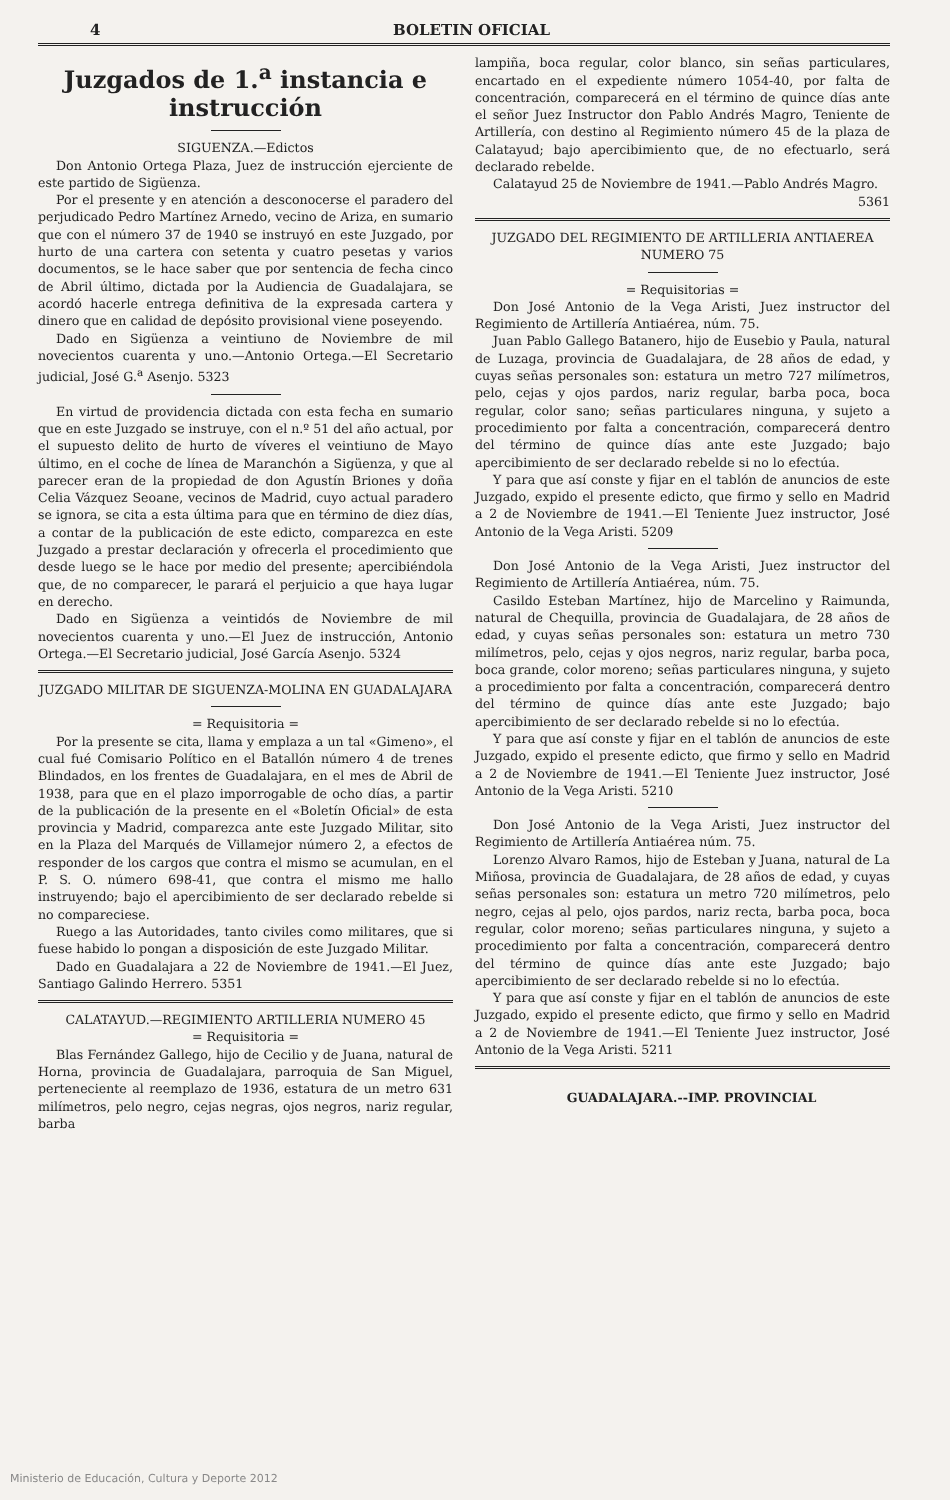4 BOLETIN OFICIAL
Juzgados de 1.<sup>a</sup> instancia e instrucción
SIGUENZA.—Edictos
Don Antonio Ortega Plaza, Juez de instrucción ejerciente de este partido de Sigüenza.
Por el presente y en atención a desconocerse el paradero del perjudicado Pedro Martínez Arnedo, vecino de Ariza, en sumario que con el número 37 de 1940 se instruyó en este Juzgado, por hurto de una cartera con setenta y cuatro pesetas y varios documentos, se le hace saber que por sentencia de fecha cinco de Abril último, dictada por la Audiencia de Guadalajara, se acordó hacerle entrega definitiva de la expresada cartera y dinero que en calidad de depósito provisional viene poseyendo.
Dado en Sigüenza a veintiuno de Noviembre de mil novecientos cuarenta y uno.—Antonio Ortega.—El Secretario judicial, José G.<sup>a</sup> Asenjo. 5323
En virtud de providencia dictada con esta fecha en sumario que en este Juzgado se instruye, con el n.º 51 del año actual, por el supuesto delito de hurto de víveres el veintiuno de Mayo último, en el coche de línea de Maranchón a Sigüenza, y que al parecer eran de la propiedad de don Agustín Briones y doña Celia Vázquez Seoane, vecinos de Madrid, cuyo actual paradero se ignora, se cita a esta última para que en término de diez días, a contar de la publicación de este edicto, comparezca en este Juzgado a prestar declaración y ofrecerla el procedimiento que desde luego se le hace por medio del presente; apercibiéndola que, de no comparecer, le parará el perjuicio a que haya lugar en derecho.
Dado en Sigüenza a veintidós de Noviembre de mil novecientos cuarenta y uno.—El Juez de instrucción, Antonio Ortega.—El Secretario judicial, José García Asenjo. 5324
JUZGADO MILITAR DE SIGUENZA-MOLINA EN GUADALAJARA
= Requisitoria =
Por la presente se cita, llama y emplaza a un tal «Gimeno», el cual fué Comisario Político en el Batallón número 4 de trenes Blindados, en los frentes de Guadalajara, en el mes de Abril de 1938, para que en el plazo imporrogable de ocho días, a partir de la publicación de la presente en el «Boletín Oficial» de esta provincia y Madrid, comparezca ante este Juzgado Militar, sito en la Plaza del Marqués de Villamejor número 2, a efectos de responder de los cargos que contra el mismo se acumulan, en el P. S. O. número 698-41, que contra el mismo me hallo instruyendo; bajo el apercibimiento de ser declarado rebelde si no compareciese.
Ruego a las Autoridades, tanto civiles como militares, que si fuese habido lo pongan a disposición de este Juzgado Militar.
Dado en Guadalajara a 22 de Noviembre de 1941.—El Juez, Santiago Galindo Herrero. 5351
CALATAYUD.—REGIMIENTO ARTILLERIA NUMERO 45
= Requisitoria =
Blas Fernández Gallego, hijo de Cecilio y de Juana, natural de Horna, provincia de Guadalajara, parroquia de San Miguel, perteneciente al reemplazo de 1936, estatura de un metro 631 milímetros, pelo negro, cejas negras, ojos negros, nariz regular, barba
lampiña, boca regular, color blanco, sin señas particulares, encartado en el expediente número 1054-40, por falta de concentración, comparecerá en el término de quince días ante el señor Juez Instructor don Pablo Andrés Magro, Teniente de Artillería, con destino al Regimiento número 45 de la plaza de Calatayud; bajo apercibimiento que, de no efectuarlo, será declarado rebelde.
Calatayud 25 de Noviembre de 1941.—Pablo Andrés Magro.
5361
JUZGADO DEL REGIMIENTO DE ARTILLERIA ANTIAEREA NUMERO 75
= Requisitorias =
Don José Antonio de la Vega Aristi, Juez instructor del Regimiento de Artillería Antiaérea, núm. 75.
Juan Pablo Gallego Batanero, hijo de Eusebio y Paula, natural de Luzaga, provincia de Guadalajara, de 28 años de edad, y cuyas señas personales son: estatura un metro 727 milímetros, pelo, cejas y ojos pardos, nariz regular, barba poca, boca regular, color sano; señas particulares ninguna, y sujeto a procedimiento por falta a concentración, comparecerá dentro del término de quince días ante este Juzgado; bajo apercibimiento de ser declarado rebelde si no lo efectúa.
Y para que así conste y fijar en el tablón de anuncios de este Juzgado, expido el presente edicto, que firmo y sello en Madrid a 2 de Noviembre de 1941.—El Teniente Juez instructor, José Antonio de la Vega Aristi. 5209
Don José Antonio de la Vega Aristi, Juez instructor del Regimiento de Artillería Antiaérea, núm. 75.
Casildo Esteban Martínez, hijo de Marcelino y Raimunda, natural de Chequilla, provincia de Guadalajara, de 28 años de edad, y cuyas señas personales son: estatura un metro 730 milímetros, pelo, cejas y ojos negros, nariz regular, barba poca, boca grande, color moreno; señas particulares ninguna, y sujeto a procedimiento por falta a concentración, comparecerá dentro del término de quince días ante este Juzgado; bajo apercibimiento de ser declarado rebelde si no lo efectúa.
Y para que así conste y fijar en el tablón de anuncios de este Juzgado, expido el presente edicto, que firmo y sello en Madrid a 2 de Noviembre de 1941.—El Teniente Juez instructor, José Antonio de la Vega Aristi. 5210
Don José Antonio de la Vega Aristi, Juez instructor del Regimiento de Artillería Antiaérea núm. 75.
Lorenzo Alvaro Ramos, hijo de Esteban y Juana, natural de La Miñosa, provincia de Guadalajara, de 28 años de edad, y cuyas señas personales son: estatura un metro 720 milímetros, pelo negro, cejas al pelo, ojos pardos, nariz recta, barba poca, boca regular, color moreno; señas particulares ninguna, y sujeto a procedimiento por falta a concentración, comparecerá dentro del término de quince días ante este Juzgado; bajo apercibimiento de ser declarado rebelde si no lo efectúa.
Y para que así conste y fijar en el tablón de anuncios de este Juzgado, expido el presente edicto, que firmo y sello en Madrid a 2 de Noviembre de 1941.—El Teniente Juez instructor, José Antonio de la Vega Aristi. 5211
GUADALAJARA.--IMP. PROVINCIAL
Ministerio de Educación, Cultura y Deporte 2012